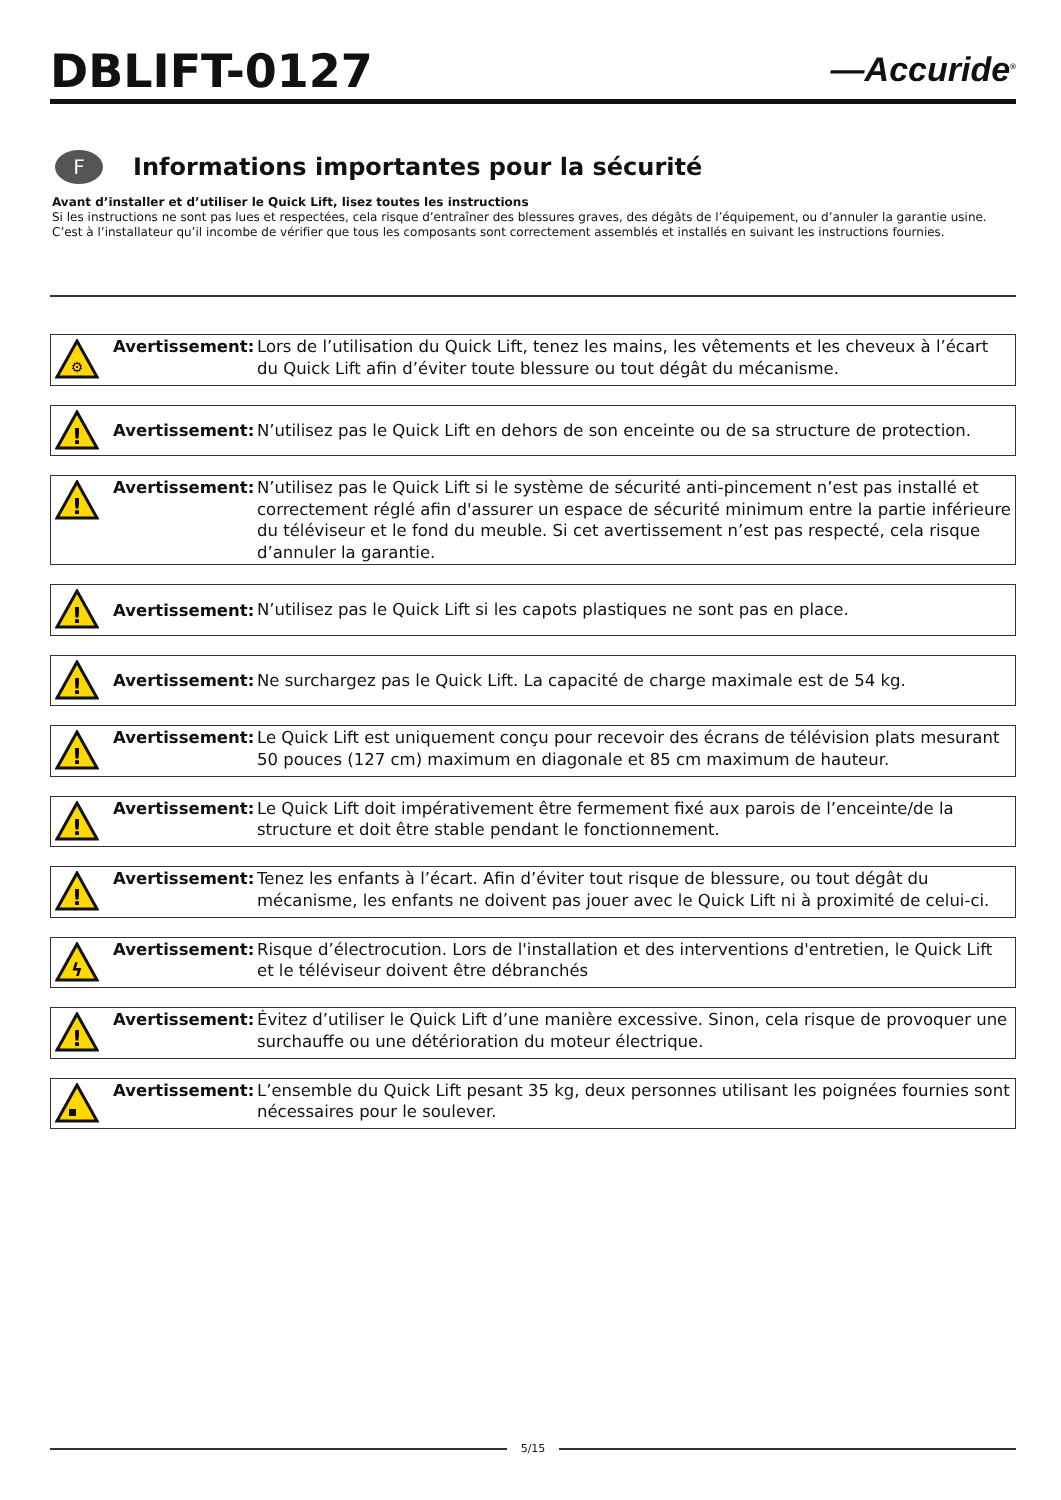DBLIFT-0127
—Accuride<sup>®</sup>
F
Informations importantes pour la sécurité
Avant d’installer et d’utiliser le Quick Lift, lisez toutes les instructions
Si les instructions ne sont pas lues et respectées, cela risque d’entraîner des blessures graves, des dégâts de l’équipement, ou d’annuler la garantie usine.
C’est à l’installateur qu’il incombe de vérifier que tous les composants sont correctement assemblés et installés en suivant les instructions fournies.
⚙
Avertissement: Lors de l’utilisation du Quick Lift, tenez les mains, les vêtements et les cheveux à l’écart du Quick Lift afin d’éviter toute blessure ou tout dégât du mécanisme.
!
Avertissement:
N’utilisez pas le Quick Lift en dehors de son enceinte ou de sa structure de protection.
!
Avertissement: N’utilisez pas le Quick Lift si le système de sécurité anti-pincement n’est pas installé et correctement réglé afin d'assurer un espace de sécurité minimum entre la partie inférieure du téléviseur et le fond du meuble. Si cet avertissement n’est pas respecté, cela risque d’annuler la garantie.
!
Avertissement:
N’utilisez pas le Quick Lift si les capots plastiques ne sont pas en place.
!
Avertissement:
Ne surchargez pas le Quick Lift. La capacité de charge maximale est de 54 kg.
!
Avertissement: Le Quick Lift est uniquement conçu pour recevoir des écrans de télévision plats mesurant 50 pouces (127 cm) maximum en diagonale et 85 cm maximum de hauteur.
!
Avertissement: Le Quick Lift doit impérativement être fermement fixé aux parois de l’enceinte/de la structure et doit être stable pendant le fonctionnement.
!
Avertissement: Tenez les enfants à l’écart. Afin d’éviter tout risque de blessure, ou tout dégât du mécanisme, les enfants ne doivent pas jouer avec le Quick Lift ni à proximité de celui-ci.
ϟ
Avertissement: Risque d’électrocution. Lors de l'installation et des interventions d'entretien, le Quick Lift et le téléviseur doivent être débranchés
!
Avertissement: Évitez d’utiliser le Quick Lift d’une manière excessive. Sinon, cela risque de provoquer une surchauffe ou une détérioration du moteur électrique.
Avertissement: L’ensemble du Quick Lift pesant 35 kg, deux personnes utilisant les poignées fournies sont nécessaires pour le soulever.
5/15